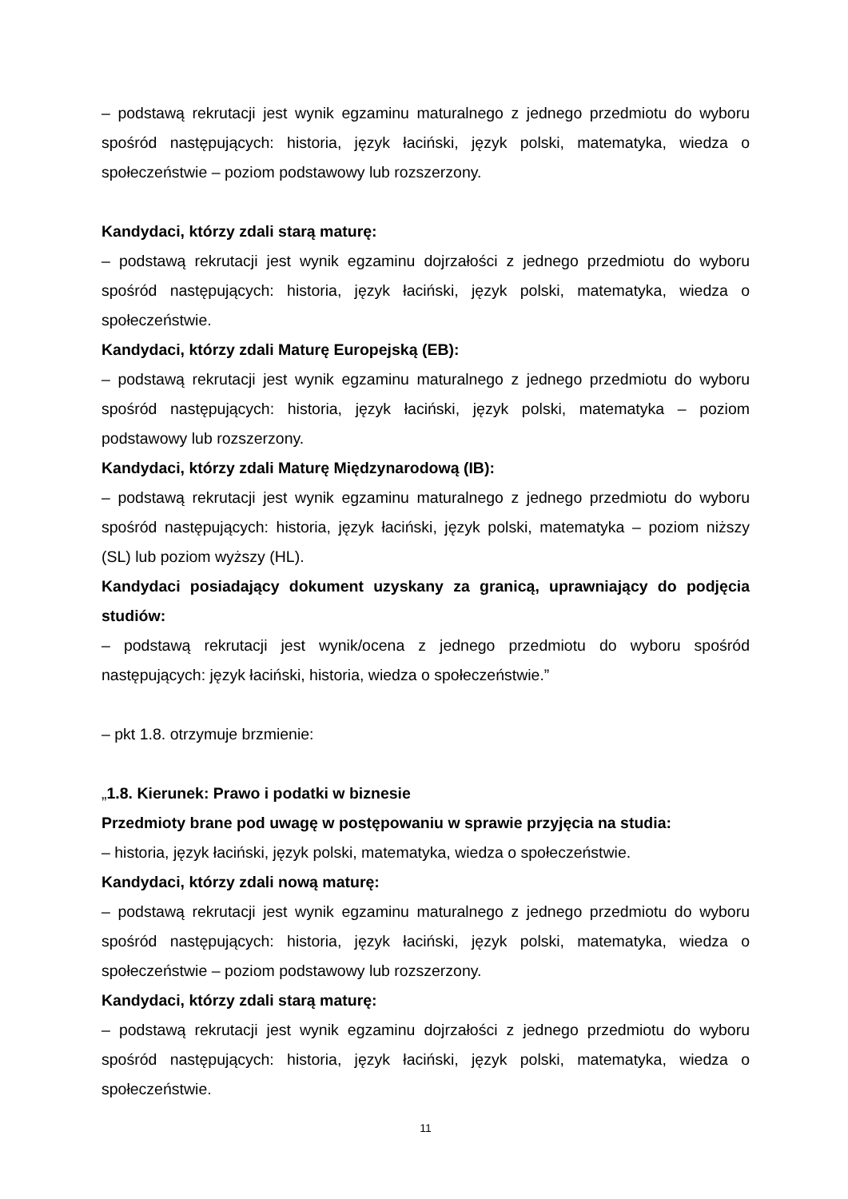– podstawą rekrutacji jest wynik egzaminu maturalnego z jednego przedmiotu do wyboru spośród następujących: historia, język łaciński, język polski, matematyka, wiedza o społeczeństwie – poziom podstawowy lub rozszerzony.
Kandydaci, którzy zdali starą maturę:
– podstawą rekrutacji jest wynik egzaminu dojrzałości z jednego przedmiotu do wyboru spośród następujących: historia, język łaciński, język polski, matematyka, wiedza o społeczeństwie.
Kandydaci, którzy zdali Maturę Europejską (EB):
– podstawą rekrutacji jest wynik egzaminu maturalnego z jednego przedmiotu do wyboru spośród następujących: historia, język łaciński, język polski, matematyka – poziom podstawowy lub rozszerzony.
Kandydaci, którzy zdali Maturę Międzynarodową (IB):
– podstawą rekrutacji jest wynik egzaminu maturalnego z jednego przedmiotu do wyboru spośród następujących: historia, język łaciński, język polski, matematyka – poziom niższy (SL) lub poziom wyższy (HL).
Kandydaci posiadający dokument uzyskany za granicą, uprawniający do podjęcia studiów:
– podstawą rekrutacji jest wynik/ocena z jednego przedmiotu do wyboru spośród następujących: język łaciński, historia, wiedza o społeczeństwie.”
– pkt 1.8. otrzymuje brzmienie:
„1.8. Kierunek: Prawo i podatki w biznesie
Przedmioty brane pod uwagę w postępowaniu w sprawie przyjęcia na studia:
– historia, język łaciński, język polski, matematyka, wiedza o społeczeństwie.
Kandydaci, którzy zdali nową maturę:
– podstawą rekrutacji jest wynik egzaminu maturalnego z jednego przedmiotu do wyboru spośród następujących: historia, język łaciński, język polski, matematyka, wiedza o społeczeństwie – poziom podstawowy lub rozszerzony.
Kandydaci, którzy zdali starą maturę:
– podstawą rekrutacji jest wynik egzaminu dojrzałości z jednego przedmiotu do wyboru spośród następujących: historia, język łaciński, język polski, matematyka, wiedza o społeczeństwie.
11